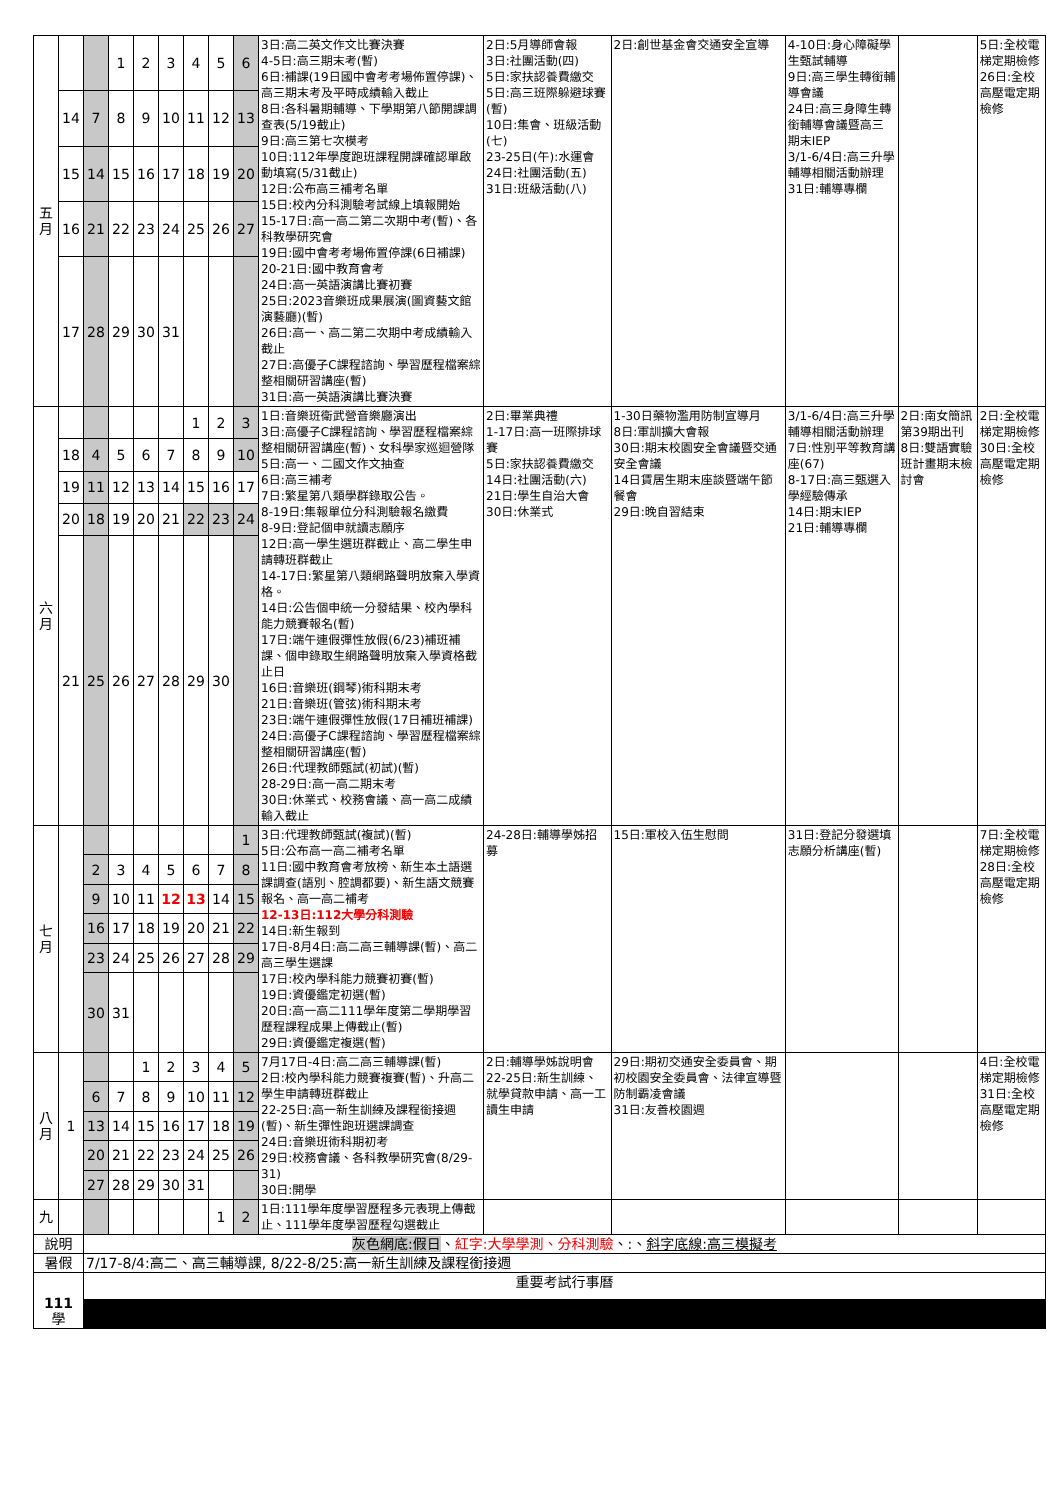| 五 月 | | | 1 | 2 | 3 | 4 | 5 | 6 | 3日:高二英文作文比賽決賽 4-5日:高三期末考(暫) 6日:補課(19日國中會考考場佈置停課)、高三期末考及平時成績輸入截止 8日:各科暑期輔導、下學期第八節開課調查表(5/19截止) 9日:高三第七次模考 10日:112年學度跑班課程開課確認單啟動填寫(5/31截止) 12日:公布高三補考名單 15日:校內分科測驗考試線上填報開始 15-17日:高一高二第二次期中考(暫)、各科教學研究會 19日:國中會考考場佈置停課(6日補課) 20-21日:國中教育會考 24日:高一英語演講比賽初賽 25日:2023音樂班成果展演(圖資藝文館演藝廳)(暫) 26日:高一、高二第二次期中考成績輸入截止 27日:高優子C課程諮詢、學習歷程檔案綜整相關研習講座(暫) 31日:高一英語演講比賽決賽 | 2日:5月導師會報 3日:社團活動(四) 5日:家扶認養費繳交 5日:高三班際躲避球賽(暫) 10日:集會、班級活動(七) 23-25日(午):水運會 24日:社團活動(五) 31日:班級活動(八) | 2日:創世基金會交通安全宣導 | 4-10日:身心障礙學生甄試輔導 9日:高三學生轉銜輔導會議 24日:高三身障生轉銜輔導會議暨高三期末IEP 3/1-6/4日:高三升學輔導相關活動辦理 31日:輔導專欄 | | 5日:全校電梯定期檢修 26日:全校高壓電定期檢修 |
| | 14 | 7 | 8 | 9 | 10 | 11 | 12 | 13 | | | | | | |
| | 15 | 14 | 15 | 16 | 17 | 18 | 19 | 20 | | | | | | |
| | 16 | 21 | 22 | 23 | 24 | 25 | 26 | 27 | | | | | | |
| | 17 | 28 | 29 | 30 | 31 | | | | | | | | | |
| 六 月 | | | | | | 1 | 2 | 3 | 1日:音樂班衛武營音樂廳演出 3日:高優子C課程諮詢、學習歷程檔案綜整相關研習講座(暫)、女科學家巡迴營隊 5日:高一、二國文作文抽查 6日:高三補考 7日:繁星第八類學群錄取公告。 8-19日:集報單位分科測驗報名繳費 8-9日:登記個申就讀志願序 12日:高一學生選班群截止、高二學生申請轉班群截止 14-17日:繁星第八類網路聲明放棄入學資格。 14日:公告個申統一分發結果、校內學科能力競賽報名(暫) 17日:端午連假彈性放假(6/23)補班補課、個申錄取生網路聲明放棄入學資格截止日 16日:音樂班(鋼琴)術科期末考 21日:音樂班(管弦)術科期末考 23日:端午連假彈性放假(17日補班補課) 24日:高優子C課程諮詢、學習歷程檔案綜整相關研習講座(暫) 26日:代理教師甄試(初試)(暫) 28-29日:高一高二期末考 30日:休業式、校務會議、高一高二成績輸入截止 | 2日:畢業典禮 1-17日:高一班際排球賽 5日:家扶認養費繳交 14日:社團活動(六) 21日:學生自治大會 30日:休業式 | 1-30日藥物濫用防制宣導月 8日:軍訓擴大會報 30日:期末校園安全會議暨交通安全會議 14日賃居生期末座談暨端午節餐會 29日:晚自習結束 | 3/1-6/4日:高三升學輔導相關活動辦理 7日:性別平等教育講座(67) 8-17日:高三甄選入學經驗傳承 14日:期末IEP 21日:輔導專欄 | 2日:南女簡訊第39期出刊 8日:雙語實驗班計畫期末檢討會 | 2日:全校電梯定期檢修 30日:全校高壓電定期檢修 |
| | 18 | 4 | 5 | 6 | 7 | 8 | 9 | 10 | | | | | | |
| | 19 | 11 | 12 | 13 | 14 | 15 | 16 | 17 | | | | | | |
| | 20 | 18 | 19 | 20 | 21 | 22 | 23 | 24 | | | | | | |
| | 21 | 25 | 26 | 27 | 28 | 29 | 30 | | | | | | | |
| 七 月 | | | | | | | | 1 | 3日:代理教師甄試(複試)(暫) 5日:公布高一高二補考名單 11日:國中教育會考放榜、新生本土語選課調查(語別、腔調都要)、新生語文競賽報名、高一高二補考 12-13日:112大學分科測驗 14日:新生報到 17日-8月4日:高二高三輔導課(暫)、高二高三學生選課 17日:校內學科能力競賽初賽(暫) 19日:資優鑑定初選(暫) 20日:高一高二111學年度第二學期學習歷程課程成果上傳截止(暫) 29日:資優鑑定複選(暫) | 24-28日:輔導學姊招募 | 15日:軍校入伍生慰問 | 31日:登記分發選填志願分析講座(暫) | | 7日:全校電梯定期檢修 28日:全校高壓電定期檢修 |
| | | 2 | 3 | 4 | 5 | 6 | 7 | 8 | | | | | | |
| | | 9 | 10 | 11 | 12 | 13 | 14 | 15 | | | | | | |
| | | 16 | 17 | 18 | 19 | 20 | 21 | 22 | | | | | | |
| | | 23 | 24 | 25 | 26 | 27 | 28 | 29 | | | | | | |
| | | 30 | 31 | | | | | | | | | | | |
| 八 月 | 1 | | | 1 | 2 | 3 | 4 | 5 | 7月17日-4日:高二高三輔導課(暫) 2日:校內學科能力競賽複賽(暫)、升高二學生申請轉班群截止 22-25日:高一新生訓練及課程銜接週(暫)、新生彈性跑班選課調查 24日:音樂班術科期初考 29日:校務會議、各科教學研究會(8/29-31) 30日:開學 | 2日:輔導學姊說明會 22-25日:新生訓練、就學貸款申請、高一工讀生申請 | 29日:期初交通安全委員會、期初校園安全委員會、法律宣導暨防制霸凌會議 31日:友善校園週 | | | 4日:全校電梯定期檢修 31日:全校高壓電定期檢修 |
| | | 6 | 7 | 8 | 9 | 10 | 11 | 12 | | | | | | |
| | | 13 | 14 | 15 | 16 | 17 | 18 | 19 | | | | | | |
| | | 20 | 21 | 22 | 23 | 24 | 25 | 26 | | | | | | |
| | | 27 | 28 | 29 | 30 | 31 | | | | | | | | |
| 九 | | | | | | | 1 | 2 | 1日:111學年度學習歷程多元表現上傳截止、111學年度學習歷程勾選截止 | | | | | |
| 說明 | | 灰色網底:假日 、 紅字:大學學測、分科測驗 、:、 斜字底線:高三模擬考 | | | | | | | | | | | | |
| 暑假 | | 7/17-8/4:高二、高三輔導課, 8/22-8/25:高一新生訓練及課程銜接週 | | | | | | | | | | | | |
| 111 學 | | 重要考試行事曆 | | | | | | | | | | | | |